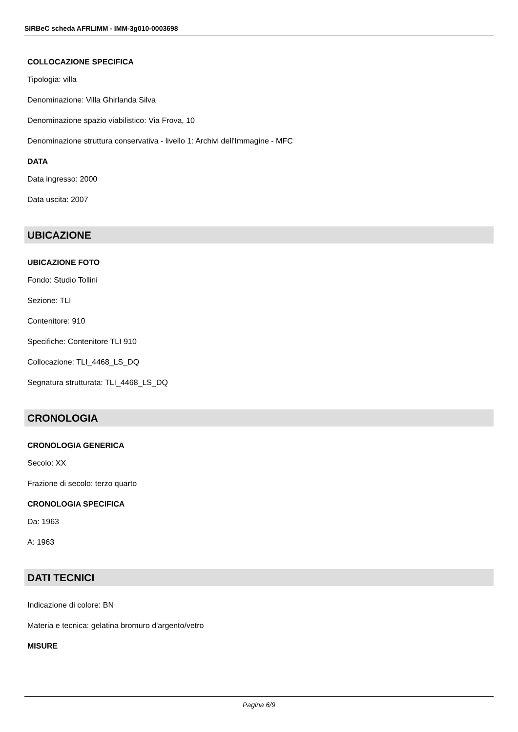SIRBeC scheda AFRLIMM - IMM-3g010-0003698
COLLOCAZIONE SPECIFICA
Tipologia: villa
Denominazione: Villa Ghirlanda Silva
Denominazione spazio viabilistico: Via Frova, 10
Denominazione struttura conservativa - livello 1: Archivi dell'Immagine - MFC
DATA
Data ingresso: 2000
Data uscita: 2007
UBICAZIONE
UBICAZIONE FOTO
Fondo: Studio Tollini
Sezione: TLI
Contenitore: 910
Specifiche: Contenitore TLI 910
Collocazione: TLI_4468_LS_DQ
Segnatura strutturata: TLI_4468_LS_DQ
CRONOLOGIA
CRONOLOGIA GENERICA
Secolo: XX
Frazione di secolo: terzo quarto
CRONOLOGIA SPECIFICA
Da: 1963
A: 1963
DATI TECNICI
Indicazione di colore: BN
Materia e tecnica: gelatina bromuro d'argento/vetro
MISURE
Pagina 6/9